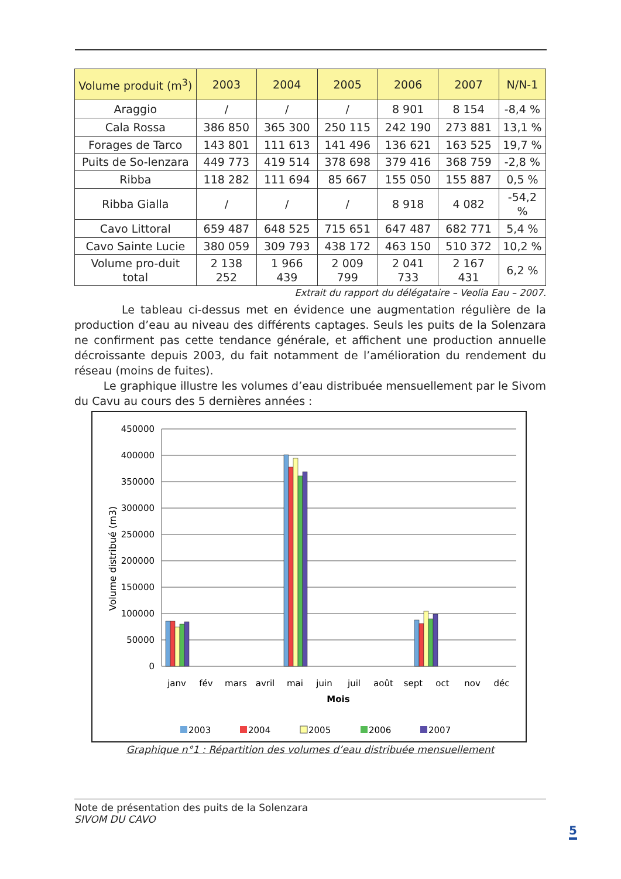| Volume produit (m<sup>3</sup>) | 2003 | 2004 | 2005 | 2006 | 2007 | N/N-1 |
| --- | --- | --- | --- | --- | --- | --- |
| Araggio | / | / | / | 8 901 | 8 154 | -8,4 % |
| Cala Rossa | 386 850 | 365 300 | 250 115 | 242 190 | 273 881 | 13,1 % |
| Forages de Tarco | 143 801 | 111 613 | 141 496 | 136 621 | 163 525 | 19,7 % |
| Puits de So-lenzara | 449 773 | 419 514 | 378 698 | 379 416 | 368 759 | -2,8 % |
| Ribba | 118 282 | 111 694 | 85 667 | 155 050 | 155 887 | 0,5 % |
| Ribba Gialla | / | / | / | 8 918 | 4 082 | -54,2 % |
| Cavo Littoral | 659 487 | 648 525 | 715 651 | 647 487 | 682 771 | 5,4 % |
| Cavo Sainte Lucie | 380 059 | 309 793 | 438 172 | 463 150 | 510 372 | 10,2 % |
| Volume pro-duit total | 2 138 252 | 1 966 439 | 2 009 799 | 2 041 733 | 2 167 431 | 6,2 % |
Extrait du rapport du délégataire – Veolia Eau – 2007.
Le tableau ci-dessus met en évidence une augmentation régulière de la production d’eau au niveau des différents captages. Seuls les puits de la Solenzara ne confirment pas cette tendance générale, et affichent une production annuelle décroissante depuis 2003, du fait notamment de l’amélioration du rendement du réseau (moins de fuites).
Le graphique illustre les volumes d’eau distribuée mensuellement par le Sivom du Cavu au cours des 5 dernières années :
450000
400000
350000
300000
250000
200000
150000
100000
50000
0
Volume distribué (m3)
janv
fév
mars
avril
mai
juin
juil
août
sept
oct
nov
déc
Mois
2003
2004
2005
2006
2007
Graphique n°1 : Répartition des volumes d’eau distribuée mensuellement
Note de présentation des puits de la Solenzara
SIVOM DU CAVO
5